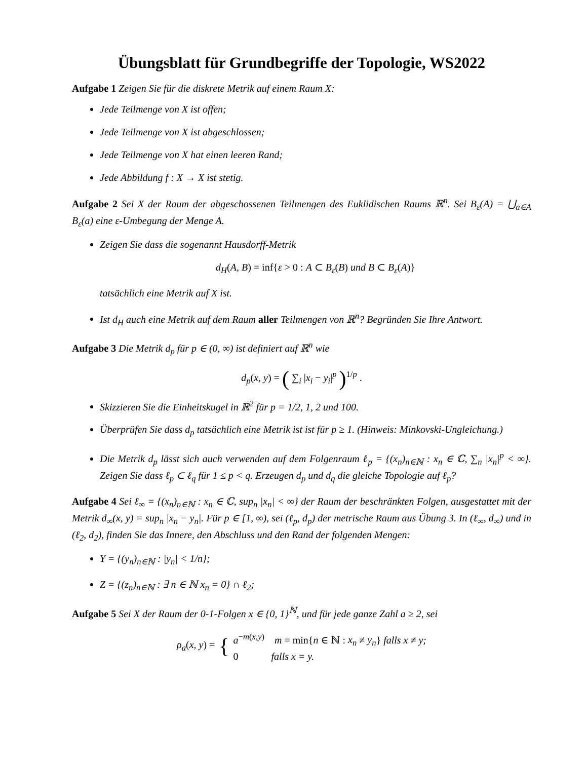Übungsblatt für Grundbegriffe der Topologie, WS2022
Aufgabe 1 Zeigen Sie für die diskrete Metrik auf einem Raum X:
Jede Teilmenge von X ist offen;
Jede Teilmenge von X ist abgeschlossen;
Jede Teilmenge von X hat einen leeren Rand;
Jede Abbildung f : X → X ist stetig.
Aufgabe 2 Sei X der Raum der abgeschossenen Teilmengen des Euklidischen Raums ℝ<sup>n</sup>. Sei B<sub>ε</sub>(A) = ⋃<sub>a∈A</sub> B<sub>ε</sub>(a) eine ε-Umbegung der Menge A.
Zeigen Sie dass die sogenannt Hausdorff-Metrik
d<sub>H</sub>(A, B) = inf{ε > 0 : A ⊂ B<sub>ε</sub>(B) und B ⊂ B<sub>ε</sub>(A)}
tatsächlich eine Metrik auf X ist.
Ist d<sub>H</sub> auch eine Metrik auf dem Raum aller Teilmengen von ℝ<sup>n</sup>? Begründen Sie Ihre Antwort.
Aufgabe 3 Die Metrik d<sub>p</sub> für p ∈ (0, ∞) ist definiert auf ℝ<sup>n</sup> wie
d<sub>p</sub>(x, y) = ( ∑<sub>i</sub> |x<sub>i</sub> − y<sub>i</sub>|<sup>p</sup> )<sup>1/p</sup> .
Skizzieren Sie die Einheitskugel in ℝ<sup>2</sup> für p = 1/2, 1, 2 und 100.
Überprüfen Sie dass d<sub>p</sub> tatsächlich eine Metrik ist ist für p ≥ 1. (Hinweis: Minkovski-Ungleichung.)
Die Metrik d<sub>p</sub> lässt sich auch verwenden auf dem Folgenraum ℓ<sub>p</sub> = {(x<sub>n</sub>)<sub>n∈ℕ</sub> : x<sub>n</sub> ∈ ℂ, ∑<sub>n</sub> |x<sub>n</sub>|<sup>p</sup> < ∞}. Zeigen Sie dass ℓ<sub>p</sub> ⊂ ℓ<sub>q</sub> für 1 ≤ p < q. Erzeugen d<sub>p</sub> und d<sub>q</sub> die gleiche Topologie auf ℓ<sub>p</sub>?
Aufgabe 4 Sei ℓ<sub>∞</sub> = {(x<sub>n</sub>)<sub>n∈ℕ</sub> : x<sub>n</sub> ∈ ℂ, sup<sub>n</sub> |x<sub>n</sub>| < ∞} der Raum der beschränkten Folgen, ausgestattet mit der Metrik d<sub>∞</sub>(x, y) = sup<sub>n</sub> |x<sub>n</sub> − y<sub>n</sub>|. Für p ∈ [1, ∞), sei (ℓ<sub>p</sub>, d<sub>p</sub>) der metrische Raum aus Übung 3. In (ℓ<sub>∞</sub>, d<sub>∞</sub>) und in (ℓ<sub>2</sub>, d<sub>2</sub>), finden Sie das Innere, den Abschluss und den Rand der folgenden Mengen:
Y = {(y<sub>n</sub>)<sub>n∈ℕ</sub> : |y<sub>n</sub>| < 1/n};
Z = {(z<sub>n</sub>)<sub>n∈ℕ</sub> : ∃ n ∈ ℕ x<sub>n</sub> = 0} ∩ ℓ<sub>2</sub>;
Aufgabe 5 Sei X der Raum der 0-1-Folgen x ∈ {0, 1}<sup>ℕ</sup>, und für jede ganze Zahl a ≥ 2, sei
ρ<sub>a</sub>(x, y) = { a<sup>−m(x,y)</sup> m = min{n ∈ ℕ : x<sub>n</sub> ≠ y<sub>n</sub>} falls x ≠ y;
0 falls x = y.